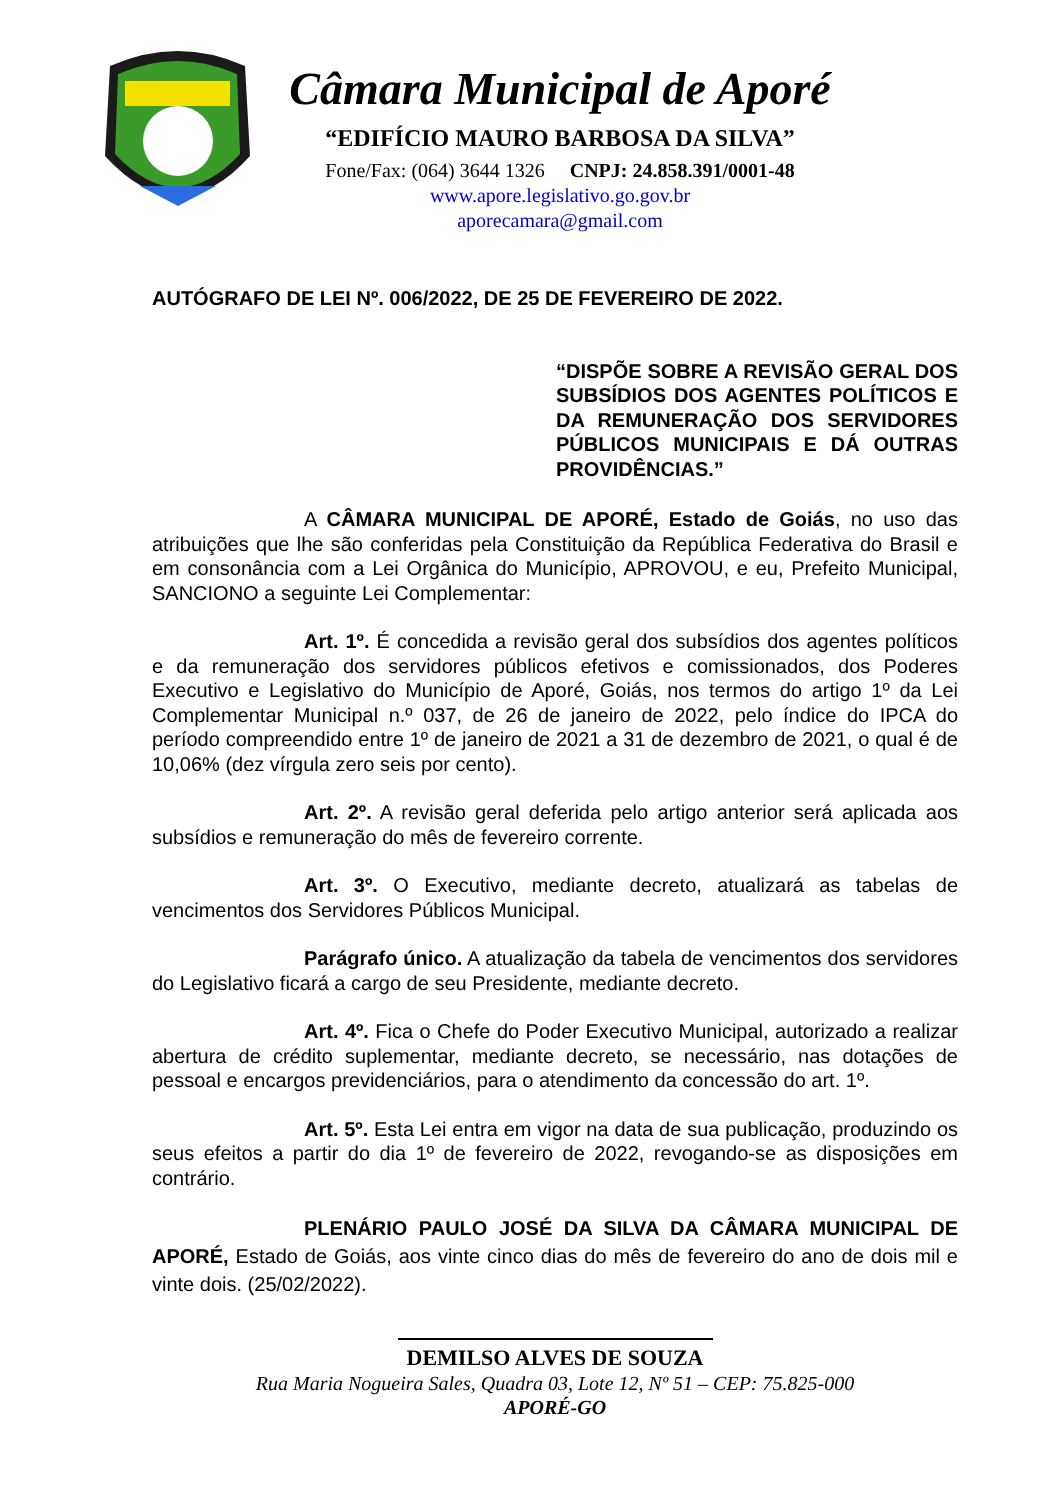Câmara Municipal de Aporé
“EDIFÍCIO MAURO BARBOSA DA SILVA”
Fone/Fax: (064) 3644 1326 CNPJ: 24.858.391/0001-48
www.apore.legislativo.go.gov.br
aporecamara@gmail.com
AUTÓGRAFO DE LEI Nº. 006/2022, DE 25 DE FEVEREIRO DE 2022.
“DISPÕE SOBRE A REVISÃO GERAL DOS SUBSÍDIOS DOS AGENTES POLÍTICOS E DA REMUNERAÇÃO DOS SERVIDORES PÚBLICOS MUNICIPAIS E DÁ OUTRAS PROVIDÊNCIAS.”
A CÂMARA MUNICIPAL DE APORÉ, Estado de Goiás, no uso das atribuições que lhe são conferidas pela Constituição da República Federativa do Brasil e em consonância com a Lei Orgânica do Município, APROVOU, e eu, Prefeito Municipal, SANCIONO a seguinte Lei Complementar:
Art. 1º. É concedida a revisão geral dos subsídios dos agentes políticos e da remuneração dos servidores públicos efetivos e comissionados, dos Poderes Executivo e Legislativo do Município de Aporé, Goiás, nos termos do artigo 1º da Lei Complementar Municipal n.º 037, de 26 de janeiro de 2022, pelo índice do IPCA do período compreendido entre 1º de janeiro de 2021 a 31 de dezembro de 2021, o qual é de 10,06% (dez vírgula zero seis por cento).
Art. 2º. A revisão geral deferida pelo artigo anterior será aplicada aos subsídios e remuneração do mês de fevereiro corrente.
Art. 3º. O Executivo, mediante decreto, atualizará as tabelas de vencimentos dos Servidores Públicos Municipal.
Parágrafo único. A atualização da tabela de vencimentos dos servidores do Legislativo ficará a cargo de seu Presidente, mediante decreto.
Art. 4º. Fica o Chefe do Poder Executivo Municipal, autorizado a realizar abertura de crédito suplementar, mediante decreto, se necessário, nas dotações de pessoal e encargos previdenciários, para o atendimento da concessão do art. 1º.
Art. 5º. Esta Lei entra em vigor na data de sua publicação, produzindo os seus efeitos a partir do dia 1º de fevereiro de 2022, revogando-se as disposições em contrário.
PLENÁRIO PAULO JOSÉ DA SILVA DA CÂMARA MUNICIPAL DE APORÉ, Estado de Goiás, aos vinte cinco dias do mês de fevereiro do ano de dois mil e vinte dois. (25/02/2022).
DEMILSO ALVES DE SOUZA
Rua Maria Nogueira Sales, Quadra 03, Lote 12, Nº 51 – CEP: 75.825-000
APORÉ-GO